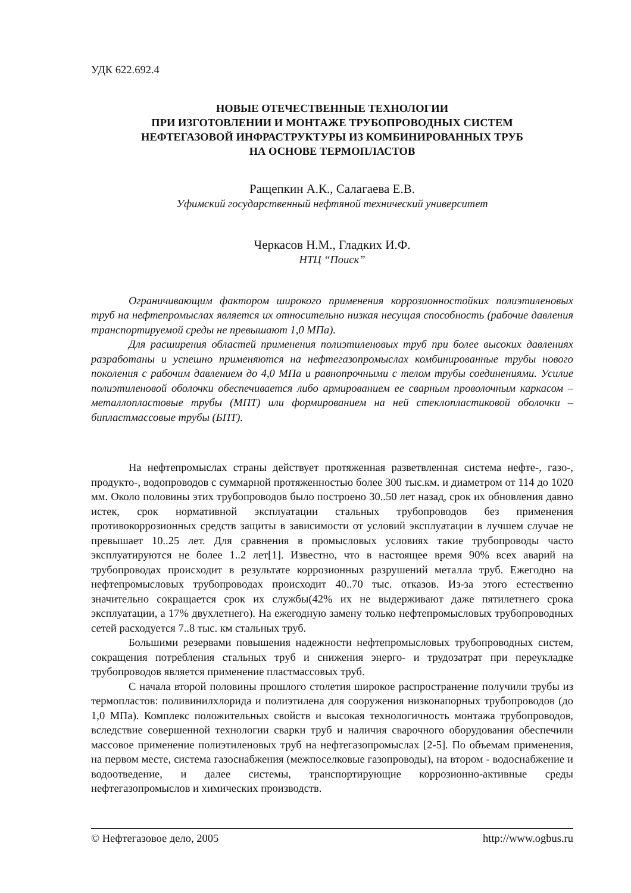УДК 622.692.4
НОВЫЕ ОТЕЧЕСТВЕННЫЕ ТЕХНОЛОГИИ
ПРИ ИЗГОТОВЛЕНИИ И МОНТАЖЕ ТРУБОПРОВОДНЫХ СИСТЕМ
НЕФТЕГАЗОВОЙ ИНФРАСТРУКТУРЫ ИЗ КОМБИНИРОВАННЫХ ТРУБ
НА ОСНОВЕ ТЕРМОПЛАСТОВ
Ращепкин А.К., Салагаева Е.В.
Уфимский государственный нефтяной технический университет
Черкасов Н.М., Гладких И.Ф.
НТЦ “Поиск”
Ограничивающим фактором широкого применения коррозионностойких полиэтиленовых труб на нефтепромыслах является их относительно низкая несущая способность (рабочие давления транспортируемой среды не превышают 1,0 МПа).
Для расширения областей применения полиэтиленовых труб при более высоких давлениях разработаны и успешно применяются на нефтегазопромыслах комбинированные трубы нового поколения с рабочим давлением до 4,0 МПа и равнопрочными с телом трубы соединениями. Усилие полиэтиленовой оболочки обеспечивается либо армированием ее сварным проволочным каркасом – металлопластовые трубы (МПТ) или формированием на ней стеклопластиковой оболочки – бипластмассовые трубы (БПТ).
На нефтепромыслах страны действует протяженная разветвленная система нефте-, газо-, продукто-, водопроводов с суммарной протяженностью более 300 тыс.км. и диаметром от 114 до 1020 мм. Около половины этих трубопроводов было построено 30..50 лет назад, срок их обновления давно истек, срок нормативной эксплуатации стальных трубопроводов без применения противокоррозионных средств защиты в зависимости от условий эксплуатации в лучшем случае не превышает 10..25 лет. Для сравнения в промысловых условиях такие трубопроводы часто эксплуатируются не более 1..2 лет[1]. Известно, что в настоящее время 90% всех аварий на трубопроводах происходит в результате коррозионных разрушений металла труб. Ежегодно на нефтепромысловых трубопроводах происходит 40..70 тыс. отказов. Из-за этого естественно значительно сокращается срок их службы(42% их не выдерживают даже пятилетнего срока эксплуатации, а 17% двухлетнего). На ежегодную замену только нефтепромысловых трубопроводных сетей расходуется 7..8 тыс. км стальных труб.
Большими резервами повышения надежности нефтепромысловых трубопроводных систем, сокращения потребления стальных труб и снижения энерго- и трудозатрат при переукладке трубопроводов является применение пластмассовых труб.
С начала второй половины прошлого столетия широкое распространение получили трубы из термопластов: поливинилхлорида и полиэтилена для сооружения низконапорных трубопроводов (до 1,0 МПа). Комплекс положительных свойств и высокая технологичность монтажа трубопроводов, вследствие совершенной технологии сварки труб и наличия сварочного оборудования обеспечили массовое применение полиэтиленовых труб на нефтегазопромыслах [2-5]. По объемам применения, на первом месте, система газоснабжения (межпоселковые газопроводы), на втором - водоснабжение и водоотведение, и далее системы, транспортирующие коррозионно-активные среды нефтегазопромыслов и химических производств.
© Нефтегазовое дело, 2005 http://www.ogbus.ru